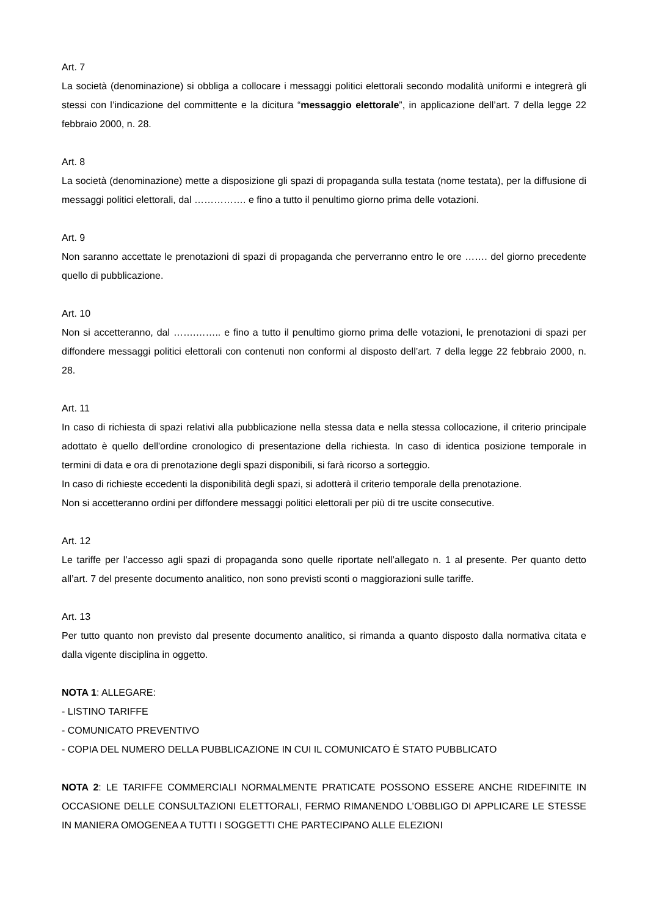Art. 7
La società (denominazione) si obbliga a collocare i messaggi politici elettorali secondo modalità uniformi e integrerà gli stessi con l’indicazione del committente e la dicitura “messaggio elettorale”, in applicazione dell’art. 7 della legge 22 febbraio 2000, n. 28.
Art. 8
La società (denominazione) mette a disposizione gli spazi di propaganda sulla testata (nome testata), per la diffusione di messaggi politici elettorali, dal ……………. e fino a tutto il penultimo giorno prima delle votazioni.
Art. 9
Non saranno accettate le prenotazioni di spazi di propaganda che perverranno entro le ore ……. del giorno precedente quello di pubblicazione.
Art. 10
Non si accetteranno, dal …….…….. e fino a tutto il penultimo giorno prima delle votazioni, le prenotazioni di spazi per diffondere messaggi politici elettorali con contenuti non conformi al disposto dell’art. 7 della legge 22 febbraio 2000, n. 28.
Art. 11
In caso di richiesta di spazi relativi alla pubblicazione nella stessa data e nella stessa collocazione, il criterio principale adottato è quello dell'ordine cronologico di presentazione della richiesta. In caso di identica posizione temporale in termini di data e ora di prenotazione degli spazi disponibili, si farà ricorso a sorteggio.
In caso di richieste eccedenti la disponibilità degli spazi, si adotterà il criterio temporale della prenotazione.
Non si accetteranno ordini per diffondere messaggi politici elettorali per più di tre uscite consecutive.
Art. 12
Le tariffe per l’accesso agli spazi di propaganda sono quelle riportate nell’allegato n. 1 al presente. Per quanto detto all’art. 7 del presente documento analitico, non sono previsti sconti o maggiorazioni sulle tariffe.
Art. 13
Per tutto quanto non previsto dal presente documento analitico, si rimanda a quanto disposto dalla normativa citata e dalla vigente disciplina in oggetto.
NOTA 1: ALLEGARE:
- LISTINO TARIFFE
- COMUNICATO PREVENTIVO
- COPIA DEL NUMERO DELLA PUBBLICAZIONE IN CUI IL COMUNICATO È STATO PUBBLICATO
NOTA 2: LE TARIFFE COMMERCIALI NORMALMENTE PRATICATE POSSONO ESSERE ANCHE RIDEFINITE IN OCCASIONE DELLE CONSULTAZIONI ELETTORALI, FERMO RIMANENDO L’OBBLIGO DI APPLICARE LE STESSE IN MANIERA OMOGENEA A TUTTI I SOGGETTI CHE PARTECIPANO ALLE ELEZIONI